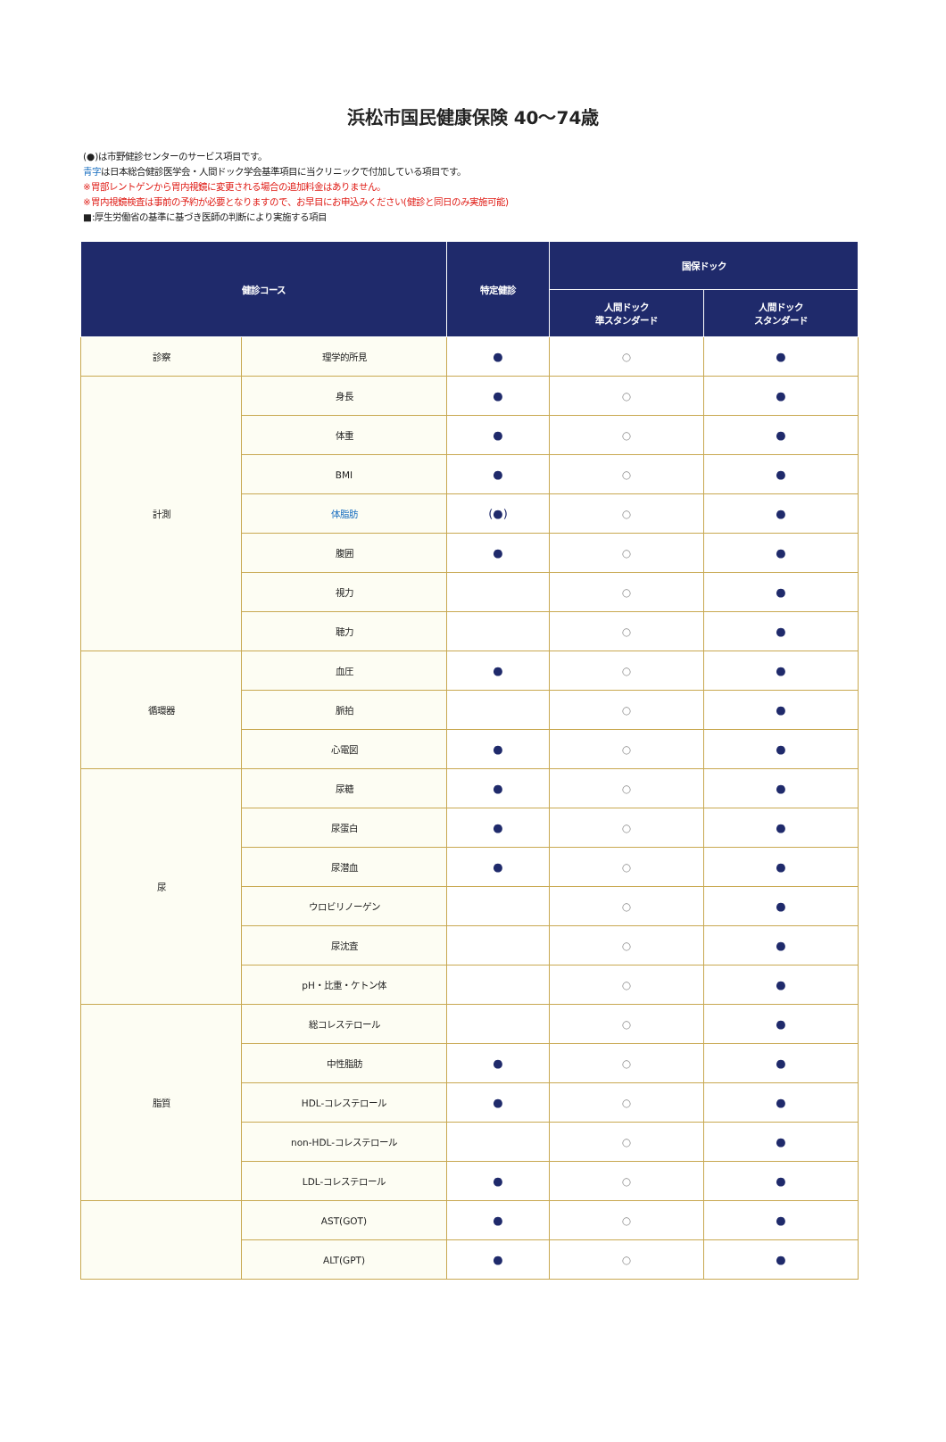浜松市国民健康保険 40〜74歳
(●)は市野健診センターのサービス項目です。
青字は日本総合健診医学会・人間ドック学会基準項目に当クリニックで付加している項目です。
※胃部レントゲンから胃内視鏡に変更される場合の追加料金はありません。
※胃内視鏡検査は事前の予約が必要となりますので、お早目にお申込みください(健診と同日のみ実施可能)
■:厚生労働省の基準に基づき医師の判断により実施する項目
| 健診コース | | 特定健診 | 国保ドック | |
| --- | --- | --- | --- | --- |
| | | | 人間ドック 準スタンダード | 人間ドック スタンダード |
| 診察 | 理学的所見 | ● | ○ | ● |
| 計測 | 身長 | ● | ○ | ● |
| | 体重 | ● | ○ | ● |
| | BMI | ● | ○ | ● |
| | 体脂肪 | (●) | ○ | ● |
| | 腹囲 | ● | ○ | ● |
| | 視力 | | ○ | ● |
| | 聴力 | | ○ | ● |
| 循環器 | 血圧 | ● | ○ | ● |
| | 脈拍 | | ○ | ● |
| | 心電図 | ● | ○ | ● |
| 尿 | 尿糖 | ● | ○ | ● |
| | 尿蛋白 | ● | ○ | ● |
| | 尿潜血 | ● | ○ | ● |
| | ウロビリノーゲン | | ○ | ● |
| | 尿沈査 | | ○ | ● |
| | pH・比重・ケトン体 | | ○ | ● |
| 脂質 | 総コレステロール | | ○ | ● |
| | 中性脂肪 | ● | ○ | ● |
| | HDL-コレステロール | ● | ○ | ● |
| | non-HDL-コレステロール | | ○ | ● |
| | LDL-コレステロール | ● | ○ | ● |
| | AST(GOT) | ● | ○ | ● |
| | ALT(GPT) | ● | ○ | ● |